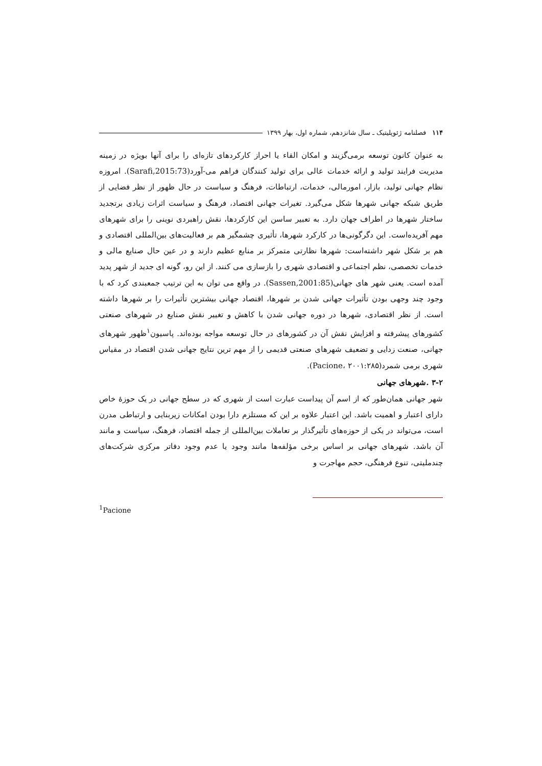۱۱۴ فصلنامه ژئوپلیتیک ـ سال شانزدهم، شماره اول، بهار ۱۳۹۹
به عنوان کانون توسعه برمی‌گزیند و امکان القاء یا احراز کارکردهای تازه‌ای را برای آنها بویژه در زمینه مدیریت فرایند تولید و ارائه خدمات عالی برای تولید کنندگان فراهم می-آورد(Sarafi,2015:73). امروزه نظام جهانی تولید، بازار، امورمالی، خدمات، ارتباطات، فرهنگ و سیاست در حال ظهور از نظر فضایی از طریق شبکه جهانی شهرها شکل می‌گیرد. تغیرات جهانی اقتصاد، فرهنگ و سیاست اثرات زیادی برتجدید ساختار شهرها در اطراف جهان دارد. به تعبیر ساسن این کارکردها، نقش راهبردی نوینی را برای شهرهای مهم آفریده‌است. این دگرگونی‌ها در کارکرد شهرها، تأثیری چشمگیر هم بر فعالیت‌های بین‌المللی اقتصادی و هم بر شکل شهر داشته‌است: شهرها نظارتی متمرکز بر منابع عظیم دارند و در عین حال صنایع مالی و خدمات تخصصی، نظم اجتماعی و اقتصادی شهری را بازسازی می کنند. از این رو، گونه ای جدید از شهر پدید آمده است. یعنی شهر های جهانی(Sassen,2001:85). در واقع می توان به این ترتیب جمعبندی کرد که با وجود چند وجهی بودن تأثیرات جهانی شدن بر شهرها، اقتصاد جهانی بیشترین تأثیرات را بر شهرها داشته است. از نظر اقتصادی، شهرها در دوره جهانی شدن با کاهش و تغییر نقش صنایع در شهرهای صنعتی کشورهای پیشرفته و افزایش نقش آن در کشورهای در حال توسعه مواجه بوده‌اند. پاسیون<sup>۱</sup>ظهور شهرهای جهانی، صنعت زدایی و تضعیف شهرهای صنعتی قدیمی را از مهم ترین نتایج جهانی شدن اقتصاد در مقیاس شهری برمی شمرد(Pacione، ۲۰۰۱:۲۸۵).
۳-۲ .شهرهای جهانی
شهر جهانی همان‌طور که از اسم آن پیداست عبارت است از شهری که در سطح جهانی در یک حوزۀ خاص دارای اعتبار و اهمیت باشد. این اعتبار علاوه بر این که مستلزم دارا بودن امکانات زیربنایی و ارتباطی مدرن است، می‌تواند در یکی از حوزه‌های تأثیرگذار بر تعاملات بین‌المللی از جمله اقتصاد، فرهنگ، سیاست و مانند آن باشد. شهرهای جهانی بر اساس برخی مؤلفه‌ها مانند وجود یا عدم وجود دفاتر مرکزی شرکت‌های چندملیتی، تنوع فرهنگی، حجم مهاجرت و
<sup>1</sup> Pacione